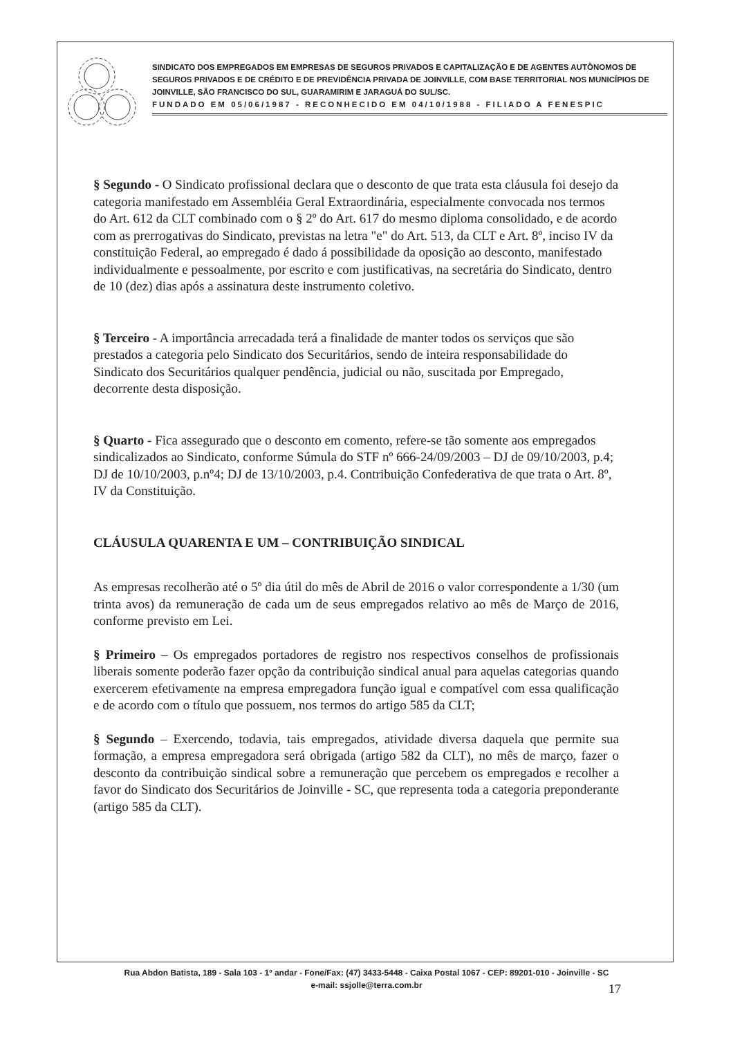SINDICATO DOS EMPREGADOS EM EMPRESAS DE SEGUROS PRIVADOS E CAPITALIZAÇÃO E DE AGENTES AUTÔNOMOS DE SEGUROS PRIVADOS E DE CRÉDITO E DE PREVIDÊNCIA PRIVADA DE JOINVILLE, COM BASE TERRITORIAL NOS MUNICÍPIOS DE JOINVILLE, SÃO FRANCISCO DO SUL, GUARAMIRIM E JARAGUÁ DO SUL/SC.
FUNDADO EM 05/06/1987 - RECONHECIDO EM 04/10/1988 - FILIADO A FENESPIC
§ Segundo - O Sindicato profissional declara que o desconto de que trata esta cláusula foi desejo da categoria manifestado em Assembléia Geral Extraordinária, especialmente convocada nos termos do Art. 612 da CLT combinado com o § 2º do Art. 617 do mesmo diploma consolidado, e de acordo com as prerrogativas do Sindicato, previstas na letra "e" do Art. 513, da CLT e Art. 8º, inciso IV da constituição Federal, ao empregado é dado á possibilidade da oposição ao desconto, manifestado individualmente e pessoalmente, por escrito e com justificativas, na secretária do Sindicato, dentro de 10 (dez) dias após a assinatura deste instrumento coletivo.
§ Terceiro - A importância arrecadada terá a finalidade de manter todos os serviços que são prestados a categoria pelo Sindicato dos Securitários, sendo de inteira responsabilidade do Sindicato dos Securitários qualquer pendência, judicial ou não, suscitada por Empregado, decorrente desta disposição.
§ Quarto - Fica assegurado que o desconto em comento, refere-se tão somente aos empregados sindicalizados ao Sindicato, conforme Súmula do STF nº 666-24/09/2003 – DJ de 09/10/2003, p.4; DJ de 10/10/2003, p.nº4; DJ de 13/10/2003, p.4. Contribuição Confederativa de que trata o Art. 8º, IV da Constituição.
CLÁUSULA QUARENTA E UM – CONTRIBUIÇÃO SINDICAL
As empresas recolherão até o 5º dia útil do mês de Abril de 2016 o valor correspondente a 1/30 (um trinta avos) da remuneração de cada um de seus empregados relativo ao mês de Março de 2016, conforme previsto em Lei.
§ Primeiro – Os empregados portadores de registro nos respectivos conselhos de profissionais liberais somente poderão fazer opção da contribuição sindical anual para aquelas categorias quando exercerem efetivamente na empresa empregadora função igual e compatível com essa qualificação e de acordo com o título que possuem, nos termos do artigo 585 da CLT;
§ Segundo – Exercendo, todavia, tais empregados, atividade diversa daquela que permite sua formação, a empresa empregadora será obrigada (artigo 582 da CLT), no mês de março, fazer o desconto da contribuição sindical sobre a remuneração que percebem os empregados e recolher a favor do Sindicato dos Securitários de Joinville - SC, que representa toda a categoria preponderante (artigo 585 da CLT).
Rua Abdon Batista, 189 - Sala 103 - 1º andar - Fone/Fax: (47) 3433-5448 - Caixa Postal 1067 - CEP: 89201-010 - Joinville - SC
e-mail: ssjolle@terra.com.br
17